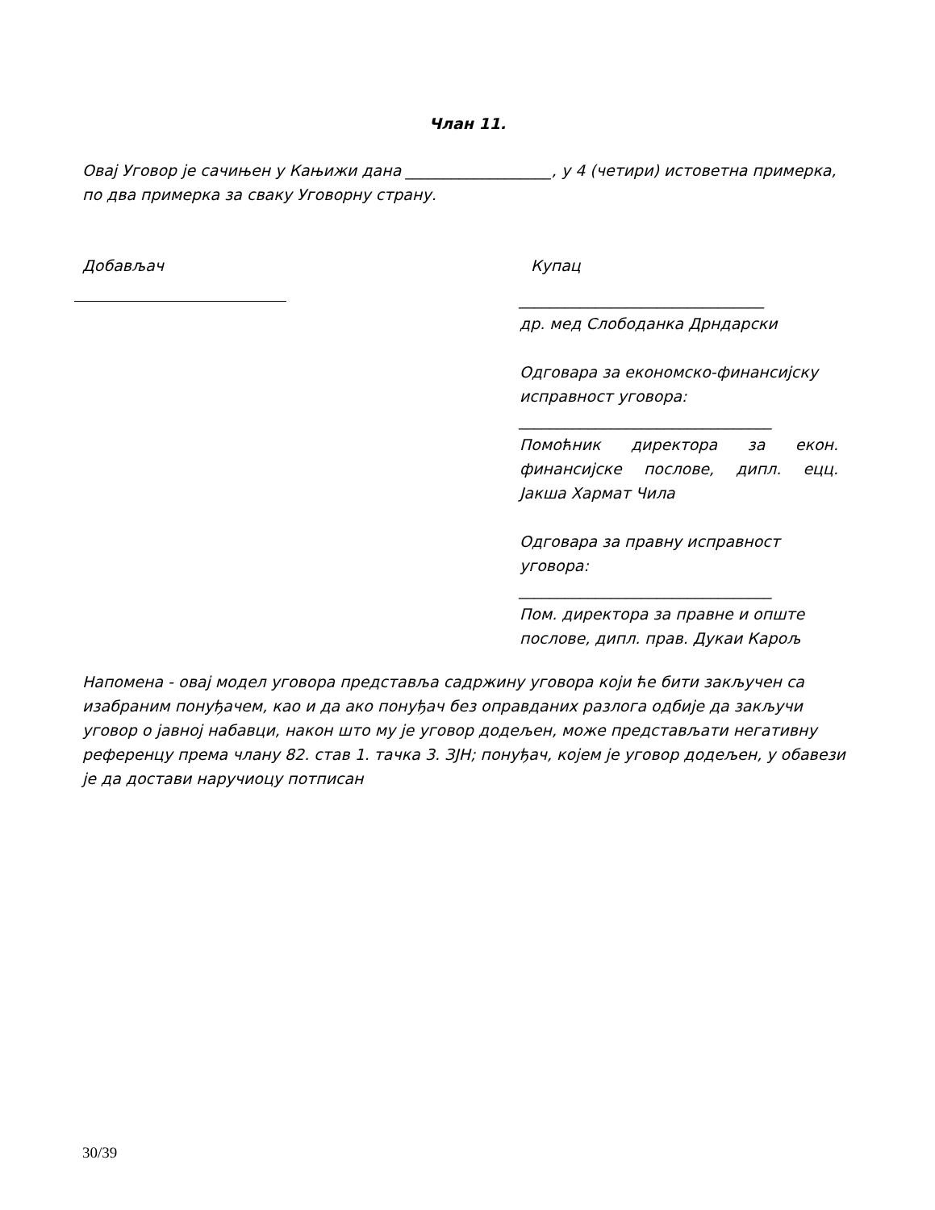Члан 11.
Овај Уговор је сачињен у Кањижи дана ___________________, у 4 (четири) истоветна примерка, по два примерка за сваку Уговорну страну.
Добављач Купац
________________________________
др. мед Слободанка Дрндарски
Одговара за економско-финансијску исправност уговора:
_________________________________
Помоћник директора за екон. финансијске послове, дипл. ецц. Јакша Хармат Чила
Одговара за правну исправност уговора:
_________________________________
Пом. директора за правне и опште послове, дипл. прав. Дукаи Карољ
Напомена - овај модел уговора представља садржину уговора који ће бити закључен са изабраним понуђачем, као и да ако понуђач без оправданих разлога одбије да закључи уговор о јавној набавци, након што му је уговор додељен, може представљати негативну референцу према члану 82. став 1. тачка 3. ЗЈН; понуђач, којем је уговор додељен, у обавези је да достави наручиоцу потписан
30/39